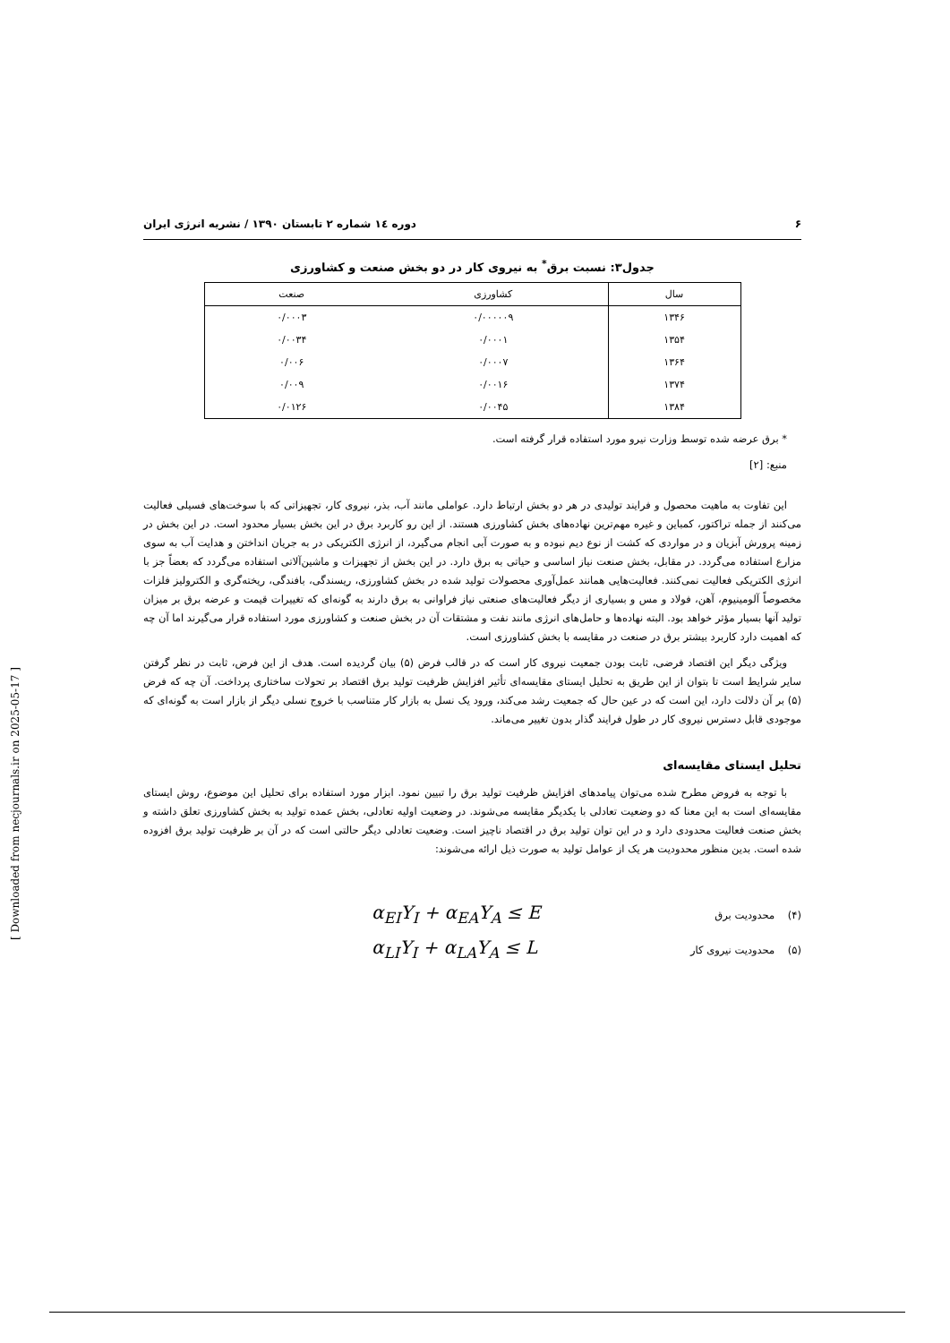۶ دوره ۱٤ شماره ۲ تابستان ۱۳۹۰ / نشریه انرژی ایران
جدول۳: نسبت برق<sup>*</sup> به نیروی کار در دو بخش صنعت و کشاورزی
| سال | کشاورزی | صنعت |
| --- | --- | --- |
| ۱۳۴۶ | ۰/۰۰۰۰۰۹ | ۰/۰۰۰۳ |
| ۱۳۵۴ | ۰/۰۰۰۱ | ۰/۰۰۳۴ |
| ۱۳۶۴ | ۰/۰۰۰۷ | ۰/۰۰۶ |
| ۱۳۷۴ | ۰/۰۰۱۶ | ۰/۰۰۹ |
| ۱۳۸۴ | ۰/۰۰۴۵ | ۰/۰۱۲۶ |
* برق عرضه شده توسط وزارت نیرو مورد استفاده قرار گرفته است.
منبع: [۲]
این تفاوت به ماهیت محصول و فرایند تولیدی در هر دو بخش ارتباط دارد. عواملی مانند آب، بذر، نیروی کار، تجهیزاتی که با سوخت‌های فسیلی فعالیت می‌کنند از جمله تراکتور، کمباین و غیره مهم‌ترین نهاده‌های بخش کشاورزی هستند. از این رو کاربرد برق در این بخش بسیار محدود است. در این بخش در زمینه پرورش آبزیان و در مواردی که کشت از نوع دیم نبوده و به صورت آبی انجام می‌گیرد، از انرژی الکتریکی در به جریان انداختن و هدایت آب به سوی مزارع استفاده می‌گردد. در مقابل، بخش صنعت نیاز اساسی و حیاتی به برق دارد. در این بخش از تجهیزات و ماشین‌آلاتی استفاده می‌گردد که بعضاً جز با انرژی الکتریکی فعالیت نمی‌کنند. فعالیت‌هایی همانند عمل‌آوری محصولات تولید شده در بخش کشاورزی، ریسندگی، بافندگی، ریخته‌گری و الکترولیز فلزات مخصوصاً آلومینیوم، آهن، فولاد و مس و بسیاری از دیگر فعالیت‌های صنعتی نیاز فراوانی به برق دارند به گونه‌ای که تغییرات قیمت و عرضه برق بر میزان تولید آنها بسیار مؤثر خواهد بود. البته نهاده‌ها و حامل‌های انرژی مانند نفت و مشتقات آن در بخش صنعت و کشاورزی مورد استفاده قرار می‌گیرند اما آن چه که اهمیت دارد کاربرد بیشتر برق در صنعت در مقایسه با بخش کشاورزی است.
ویژگی دیگر این اقتصاد فرضی، ثابت بودن جمعیت نیروی کار است که در قالب فرض (۵) بیان گردیده است. هدف از این فرض، ثابت در نظر گرفتن سایر شرایط است تا بتوان از این طریق به تحلیل ایستای مقایسه‌ای تأثیر افزایش ظرفیت تولید برق اقتصاد بر تحولات ساختاری پرداخت. آن چه که فرض (۵) بر آن دلالت دارد، این است که در عین حال که جمعیت رشد می‌کند، ورود یک نسل به بازار کار متناسب با خروج نسلی دیگر از بازار است به گونه‌ای که موجودی قابل دسترس نیروی کار در طول فرایند گذار بدون تغییر می‌ماند.
تحلیل ایستای مقایسه‌ای
با توجه به فروض مطرح شده می‌توان پیامدهای افزایش ظرفیت تولید برق را تبیین نمود. ابزار مورد استفاده برای تحلیل این موضوع، روش ایستای مقایسه‌ای است به این معنا که دو وضعیت تعادلی با یکدیگر مقایسه می‌شوند. در وضعیت اولیه تعادلی، بخش عمده تولید به بخش کشاورزی تعلق داشته و بخش صنعت فعالیت محدودی دارد و در این توان تولید برق در اقتصاد ناچیز است. وضعیت تعادلی دیگر حالتی است که در آن بر ظرفیت تولید برق افزوده شده است. بدین منظور محدودیت هر یک از عوامل تولید به صورت ذیل ارائه می‌شوند:
(۴) محدودیت برق α<sub>EI</sub>Y<sub>I</sub> + α<sub>EA</sub>Y<sub>A</sub> ≤ E
(۵) محدودیت نیروی کار α<sub>LI</sub>Y<sub>I</sub> + α<sub>LA</sub>Y<sub>A</sub> ≤ L
[ Downloaded from necjournals.ir on 2025-05-17 ]